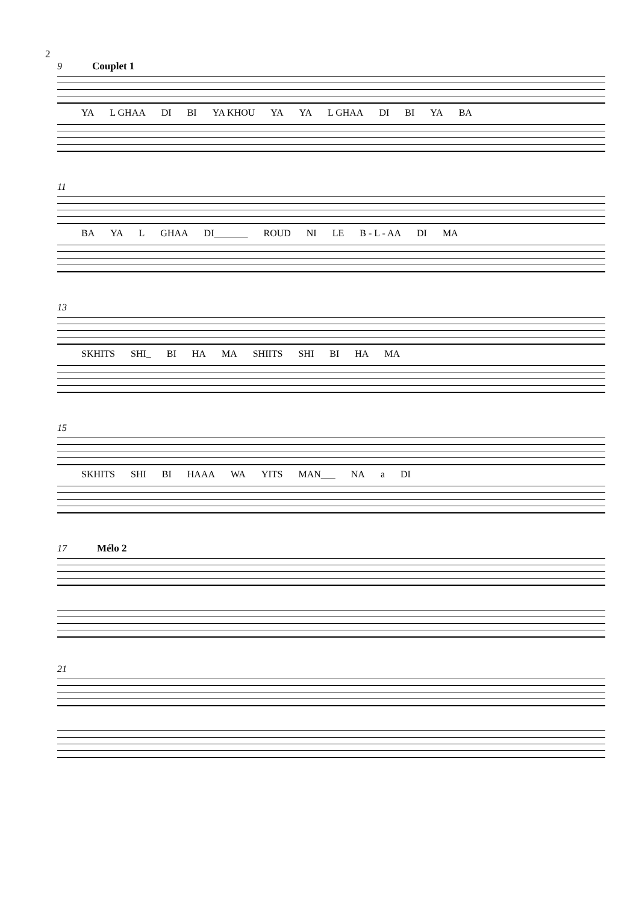2
9 Couplet 1
YA L GHAA DI BI YA KHOU YA YA L GHAA DI BI YA BA
11
BA YA L GHAA DI_______ ROUD NI LE B - L - AA DI MA
13
SKHITS SHI_ BI HA MA SHIITS SHI BI HA MA
15
SKHITS SHI BI HAAA WA YITS MAN___ NA a DI
17 Mélo 2
21